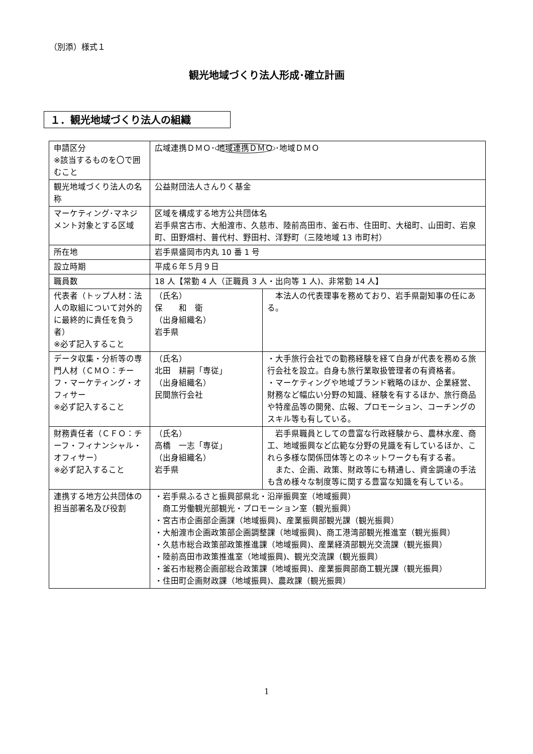（別添）様式１
観光地域づくり法人形成･確立計画
１．観光地域づくり法人の組織
| 申請区分 ※該当するものを〇で囲むこと | 広域連携ＤＭＯ･ 地域連携ＤＭＯ ･地域ＤＭＯ | |
| 観光地域づくり法人の名称 | 公益財団法人さんりく基金 | |
| マーケティング･マネジメント対象とする区域 | 区域を構成する地方公共団体名 岩手県宮古市、大船渡市、久慈市、陸前高田市、釜石市、住田町、大槌町、山田町、岩泉町、田野畑村、普代村、野田村、洋野町（三陸地域 13 市町村） | |
| 所在地 | 岩手県盛岡市内丸 10 番 1 号 | |
| 設立時期 | 平成６年５月９日 | |
| 職員数 | 18 人【常勤 4 人（正職員 3 人・出向等 1 人)、非常勤 14 人】 | |
| 代表者（トップ人材：法人の取組について対外的に最終的に責任を負う者） ※必ず記入すること | （氏名） 保 和 衛 （出身組織名） 岩手県 | 本法人の代表理事を務めており、岩手県副知事の任にある。 |
| データ収集・分析等の専門人材（ＣＭＯ：チーフ・マーケティング・オフィサー ※必ず記入すること | （氏名） 北田 耕嗣「専従」 （出身組織名） 民間旅行会社 | ・大手旅行会社での勤務経験を経て自身が代表を務める旅行会社を設立。自身も旅行業取扱管理者の有資格者。 ・マーケティングや地域ブランド戦略のほか、企業経営、財務など幅広い分野の知識、経験を有するほか、旅行商品や特産品等の開発、広報、プロモーション、コーチングのスキル等も有している。 |
| 財務責任者（ＣＦＯ：チーフ・フィナンシャル・オフィサー） ※必ず記入すること | （氏名） 高橋 一志「専従」 （出身組織名） 岩手県 | 岩手県職員としての豊富な行政経験から、農林水産、商工、地域振興など広範な分野の見識を有しているほか、これら多様な関係団体等とのネットワークも有する者。 また、企画、政策、財政等にも精通し、資金調達の手法も含め様々な制度等に関する豊富な知識を有している。 |
| 連携する地方公共団体の担当部署名及び役割 | ・岩手県ふるさと振興部県北・沿岸振興室（地域振興） 商工労働観光部観光・プロモーション室（観光振興） ・宮古市企画部企画課（地域振興)、産業振興部観光課（観光振興） ・大船渡市企画政策部企画調整課（地域振興)、商工港湾部観光推進室（観光振興） ・久慈市総合政策部政策推進課（地域振興)、産業経済部観光交流課（観光振興） ・陸前高田市政策推進室（地域振興)、観光交流課（観光振興） ・釜石市総務企画部総合政策課（地域振興)、産業振興部商工観光課（観光振興） ・住田町企画財政課（地域振興)、農政課（観光振興） | |
1